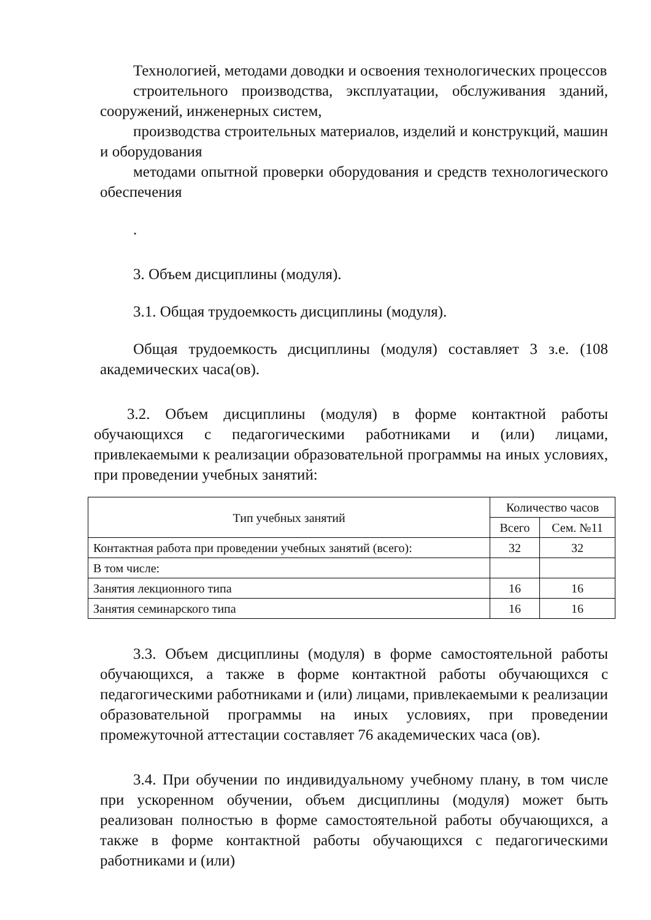Технологией, методами доводки и освоения технологических процессов
строительного производства, эксплуатации, обслуживания зданий, сооружений, инженерных систем,
производства строительных материалов, изделий и конструкций, машин и оборудования
методами опытной проверки оборудования и средств технологического обеспечения
.
3. Объем дисциплины (модуля).
3.1. Общая трудоемкость дисциплины (модуля).
Общая трудоемкость дисциплины (модуля) составляет 3 з.е. (108 академических часа(ов).
3.2. Объем дисциплины (модуля) в форме контактной работы обучающихся с педагогическими работниками и (или) лицами, привлекаемыми к реализации образовательной программы на иных условиях, при проведении учебных занятий:
| Тип учебных занятий | Количество часов | |
| --- | --- | --- |
| | Всего | Сем. №11 |
| Контактная работа при проведении учебных занятий (всего): | 32 | 32 |
| В том числе: | | |
| Занятия лекционного типа | 16 | 16 |
| Занятия семинарского типа | 16 | 16 |
3.3. Объем дисциплины (модуля) в форме самостоятельной работы обучающихся, а также в форме контактной работы обучающихся с педагогическими работниками и (или) лицами, привлекаемыми к реализации образовательной программы на иных условиях, при проведении промежуточной аттестации составляет 76 академических часа (ов).
3.4. При обучении по индивидуальному учебному плану, в том числе при ускоренном обучении, объем дисциплины (модуля) может быть реализован полностью в форме самостоятельной работы обучающихся, а также в форме контактной работы обучающихся с педагогическими работниками и (или)